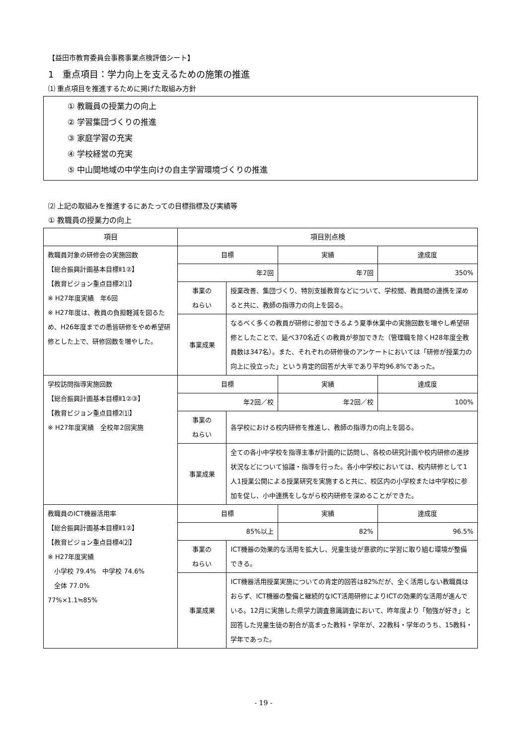【益田市教育委員会事務事業点検評価シート】
1　重点項目：学力向上を支えるための施策の推進
⑴ 重点項目を推進するために掲げた取組み方針
① 教職員の授業力の向上
② 学習集団づくりの推進
③ 家庭学習の充実
④ 学校経営の充実
⑤ 中山間地域の中学生向けの自主学習環境づくりの推進
⑵ 上記の取組みを推進するにあたっての目標指標及び実績等
① 教職員の授業力の向上
| 項目 | 項目別点検 | | | |
| --- | --- | --- | --- | --- |
| 教職員対象の研修会の実施回数 【総合振興計画基本目標Ⅱ1②】 【教育ビジョン重点目標2⑴】 ※ H27年度実績 年6回 ※ H27年度は、教員の負担軽減を図るため、H26年度までの悉皆研修をやめ希望研修とした上で、研修回数を増やした。 | 目標 | | 実績 | 達成度 |
| | 年2回 | | 年7回 | 350% |
| | 事業の ねらい | 授業改善、集団づくり、特別支援教育などについて、学校間、教員間の連携を深めると共に、教師の指導力の向上を図る。 | | |
| | 事業成果 | なるべく多くの教員が研修に参加できるよう夏季休業中の実施回数を増やし希望研修としたことで、延べ370名近くの教員が参加できた（管理職を除くH28年度全教員数は347名）。また、それぞれの研修後のアンケートにおいては「研修が授業力の向上に役立った」という肯定的回答が大半であり平均96.8%であった。 | | |
| 学校訪問指導実施回数 【総合振興計画基本目標Ⅱ1②③】 【教育ビジョン重点目標2⑴】 ※ H27年度実績 全校年2回実施 | 目標 | | 実績 | 達成度 |
| | 年2回／校 | | 年2回／校 | 100% |
| | 事業の ねらい | 各学校における校内研修を推進し、教師の指導力の向上を図る。 | | |
| | 事業成果 | 全ての各小中学校を指導主事が計画的に訪問し、各校の研究計画や校内研修の進捗状況などについて協議・指導を行った。各小中学校においては、校内研修として1人1授業公開による授業研究を実施すると共に、校区内の小学校または中学校に参加を促し、小中連携をしながら校内研修を深めることができた。 | | |
| 教職員のICT機器活用率 【総合振興計画基本目標Ⅱ1②】 【教育ビジョン重点目標4⑵】 ※ H27年度実績 小学校 79.4% 中学校 74.6% 全体 77.0% 77%×1.1≒85% | 目標 | | 実績 | 達成度 |
| | 85%以上 | | 82% | 96.5% |
| | 事業の ねらい | ICT機器の効果的な活用を拡大し、児童生徒が意欲的に学習に取り組む環境が整備できる。 | | |
| | 事業成果 | ICT機器活用授業実施についての肯定的回答は82%だが、全く活用しない教職員はおらず、ICT機器の整備と継続的なICT活用研修によりICTの効果的な活用が進んでいる。12月に実施した県学力調査意識調査において、昨年度より「勉強が好き」と回答した児童生徒の割合が高まった教科・学年が、22教科・学年のうち、15教科・学年であった。 | | |
- 19 -